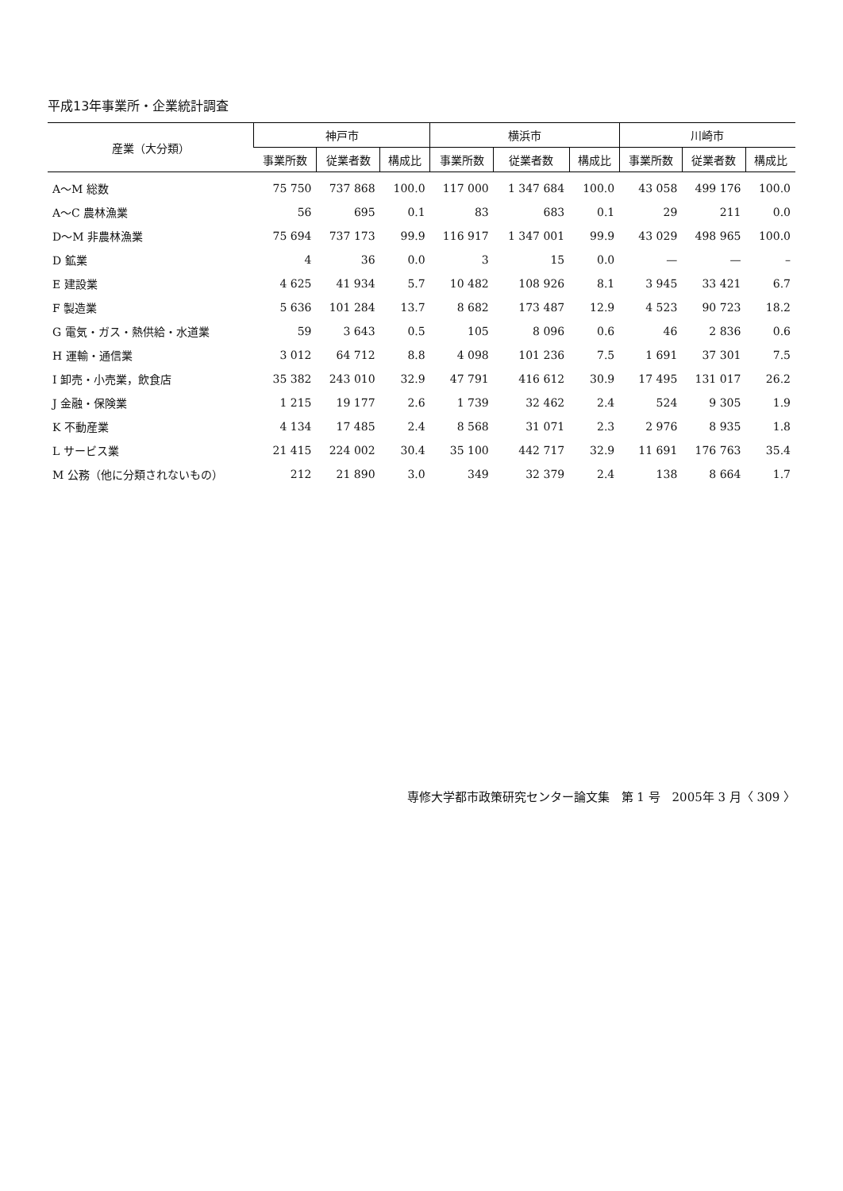平成13年事業所・企業統計調査
| 産業（大分類） | 神戸市 | | | 横浜市 | | | 川崎市 | | |
| --- | --- | --- | --- | --- | --- | --- | --- | --- | --- |
| | 事業所数 | 従業者数 | 構成比 | 事業所数 | 従業者数 | 構成比 | 事業所数 | 従業者数 | 構成比 |
| A～M 総数 | 75 750 | 737 868 | 100.0 | 117 000 | 1 347 684 | 100.0 | 43 058 | 499 176 | 100.0 |
| A～C 農林漁業 | 56 | 695 | 0.1 | 83 | 683 | 0.1 | 29 | 211 | 0.0 |
| D～M 非農林漁業 | 75 694 | 737 173 | 99.9 | 116 917 | 1 347 001 | 99.9 | 43 029 | 498 965 | 100.0 |
| D 鉱業 | 4 | 36 | 0.0 | 3 | 15 | 0.0 | — | — | – |
| E 建設業 | 4 625 | 41 934 | 5.7 | 10 482 | 108 926 | 8.1 | 3 945 | 33 421 | 6.7 |
| F 製造業 | 5 636 | 101 284 | 13.7 | 8 682 | 173 487 | 12.9 | 4 523 | 90 723 | 18.2 |
| G 電気・ガス・熱供給・水道業 | 59 | 3 643 | 0.5 | 105 | 8 096 | 0.6 | 46 | 2 836 | 0.6 |
| H 運輸・通信業 | 3 012 | 64 712 | 8.8 | 4 098 | 101 236 | 7.5 | 1 691 | 37 301 | 7.5 |
| I 卸売・小売業，飲食店 | 35 382 | 243 010 | 32.9 | 47 791 | 416 612 | 30.9 | 17 495 | 131 017 | 26.2 |
| J 金融・保険業 | 1 215 | 19 177 | 2.6 | 1 739 | 32 462 | 2.4 | 524 | 9 305 | 1.9 |
| K 不動産業 | 4 134 | 17 485 | 2.4 | 8 568 | 31 071 | 2.3 | 2 976 | 8 935 | 1.8 |
| L サービス業 | 21 415 | 224 002 | 30.4 | 35 100 | 442 717 | 32.9 | 11 691 | 176 763 | 35.4 |
| M 公務（他に分類されないもの） | 212 | 21 890 | 3.0 | 349 | 32 379 | 2.4 | 138 | 8 664 | 1.7 |
専修大学都市政策研究センター論文集　第 1 号　2005年 3 月〈 309 〉